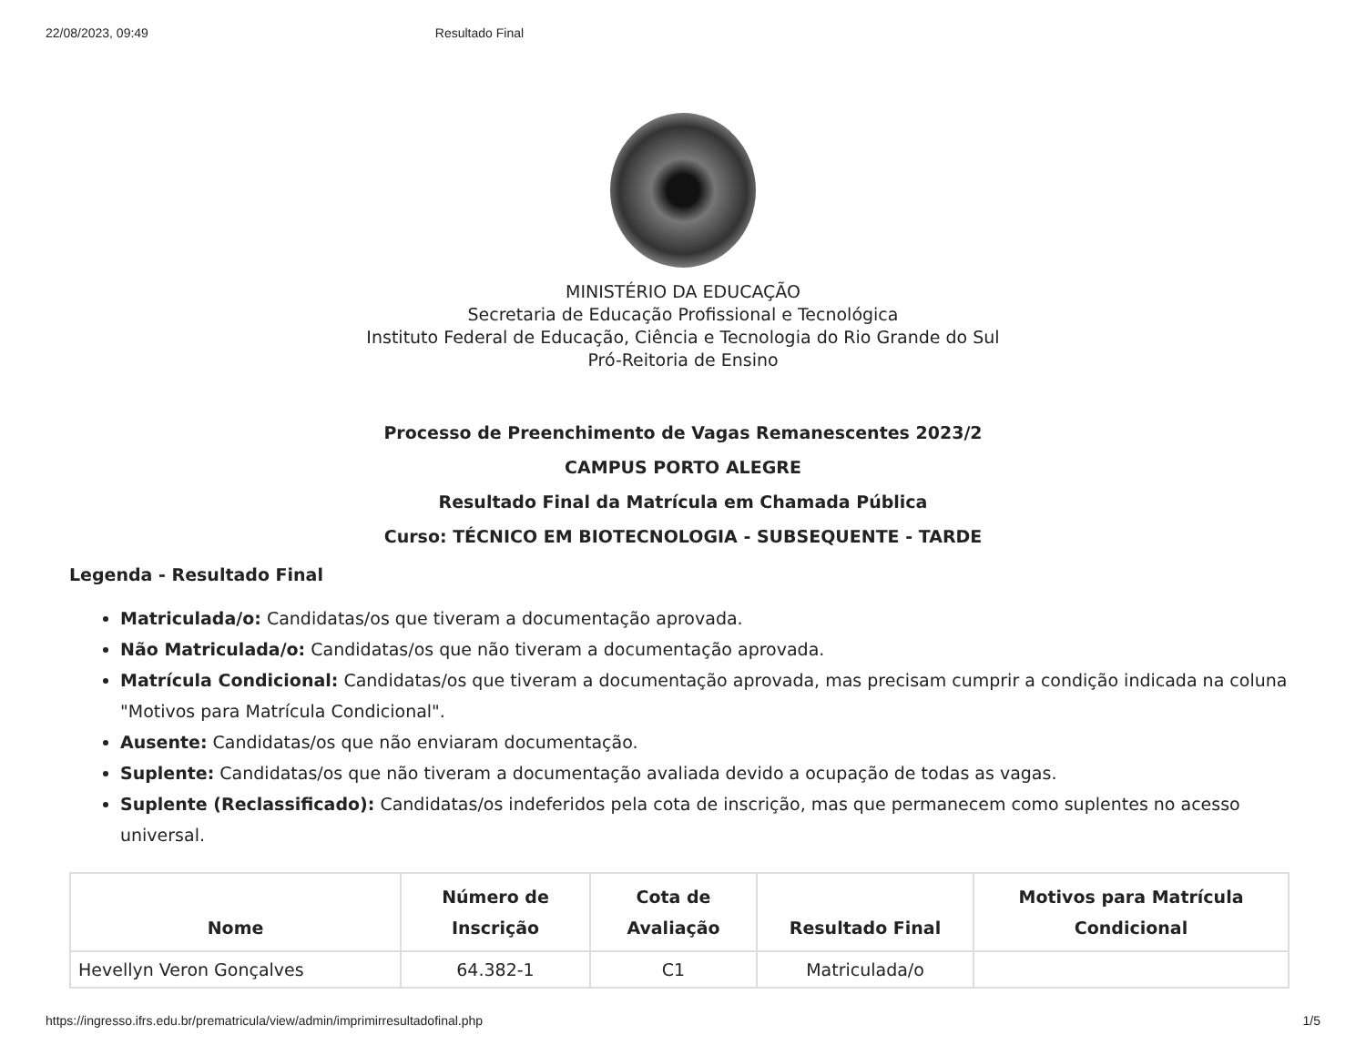22/08/2023, 09:49 Resultado Final
MINISTÉRIO DA EDUCAÇÃO
Secretaria de Educação Profissional e Tecnológica
Instituto Federal de Educação, Ciência e Tecnologia do Rio Grande do Sul
Pró-Reitoria de Ensino
Processo de Preenchimento de Vagas Remanescentes 2023/2
CAMPUS PORTO ALEGRE
Resultado Final da Matrícula em Chamada Pública
Curso: TÉCNICO EM BIOTECNOLOGIA - SUBSEQUENTE - TARDE
Legenda - Resultado Final
Matriculada/o: Candidatas/os que tiveram a documentação aprovada.
Não Matriculada/o: Candidatas/os que não tiveram a documentação aprovada.
Matrícula Condicional: Candidatas/os que tiveram a documentação aprovada, mas precisam cumprir a condição indicada na coluna "Motivos para Matrícula Condicional".
Ausente: Candidatas/os que não enviaram documentação.
Suplente: Candidatas/os que não tiveram a documentação avaliada devido a ocupação de todas as vagas.
Suplente (Reclassificado): Candidatas/os indeferidos pela cota de inscrição, mas que permanecem como suplentes no acesso universal.
| Nome | Número de Inscrição | Cota de Avaliação | Resultado Final | Motivos para Matrícula Condicional |
| --- | --- | --- | --- | --- |
| Hevellyn Veron Gonçalves | 64.382-1 | C1 | Matriculada/o | |
https://ingresso.ifrs.edu.br/prematricula/view/admin/imprimirresultadofinal.php 1/5